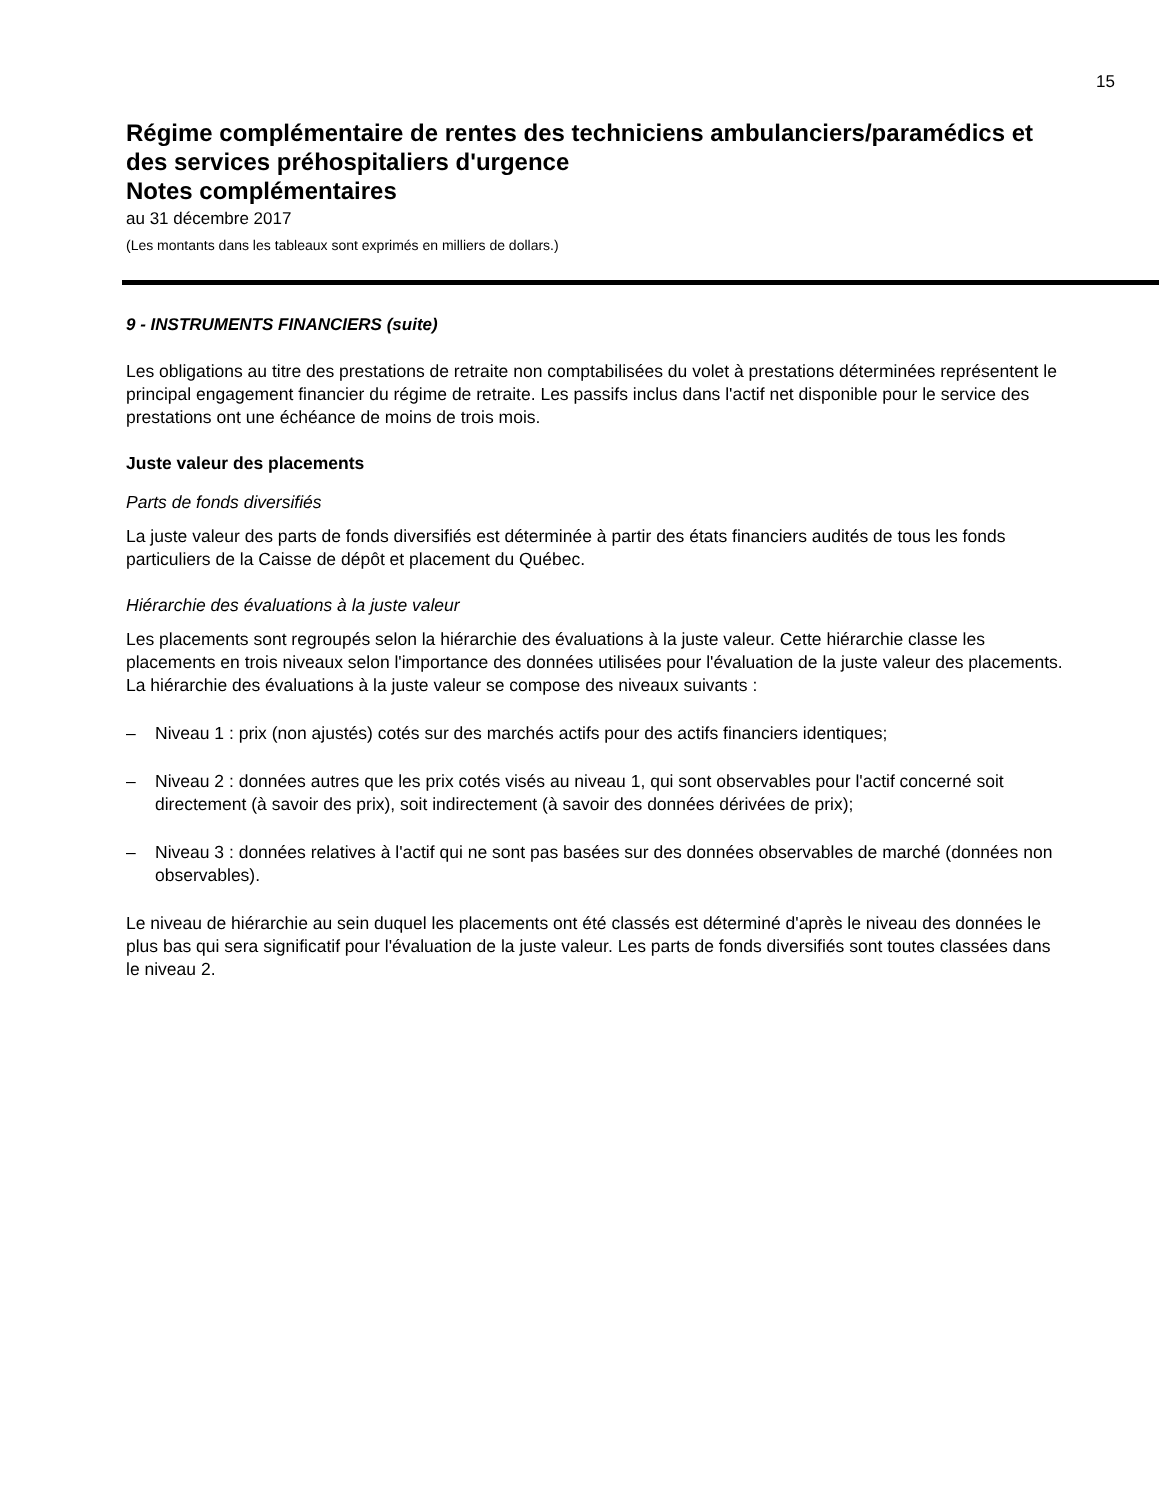15
Régime complémentaire de rentes des techniciens ambulanciers/paramédics et des services préhospitaliers d'urgence
Notes complémentaires
au 31 décembre 2017
(Les montants dans les tableaux sont exprimés en milliers de dollars.)
9 - INSTRUMENTS FINANCIERS (suite)
Les obligations au titre des prestations de retraite non comptabilisées du volet à prestations déterminées représentent le principal engagement financier du régime de retraite. Les passifs inclus dans l'actif net disponible pour le service des prestations ont une échéance de moins de trois mois.
Juste valeur des placements
Parts de fonds diversifiés
La juste valeur des parts de fonds diversifiés est déterminée à partir des états financiers audités de tous les fonds particuliers de la Caisse de dépôt et placement du Québec.
Hiérarchie des évaluations à la juste valeur
Les placements sont regroupés selon la hiérarchie des évaluations à la juste valeur. Cette hiérarchie classe les placements en trois niveaux selon l'importance des données utilisées pour l'évaluation de la juste valeur des placements. La hiérarchie des évaluations à la juste valeur se compose des niveaux suivants :
– Niveau 1 : prix (non ajustés) cotés sur des marchés actifs pour des actifs financiers identiques;
– Niveau 2 : données autres que les prix cotés visés au niveau 1, qui sont observables pour l'actif concerné soit directement (à savoir des prix), soit indirectement (à savoir des données dérivées de prix);
– Niveau 3 : données relatives à l'actif qui ne sont pas basées sur des données observables de marché (données non observables).
Le niveau de hiérarchie au sein duquel les placements ont été classés est déterminé d'après le niveau des données le plus bas qui sera significatif pour l'évaluation de la juste valeur. Les parts de fonds diversifiés sont toutes classées dans le niveau 2.